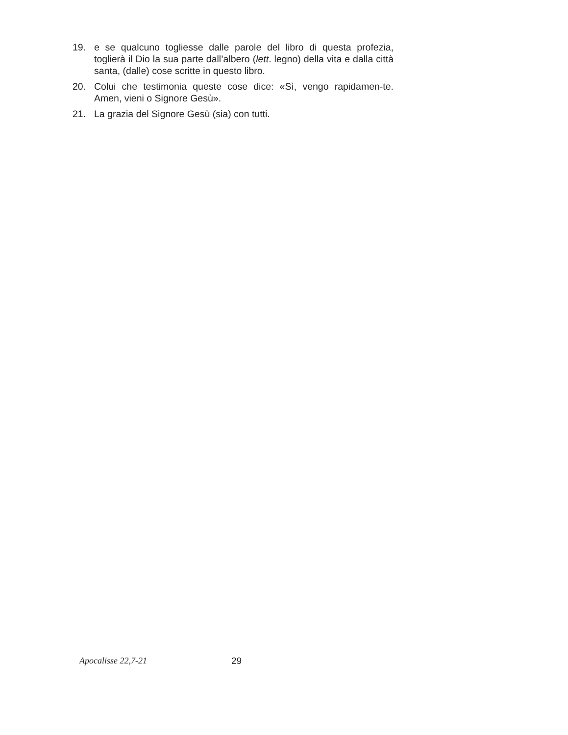19. e se qualcuno togliesse dalle parole del libro di questa profezia, toglierà il Dio la sua parte dall’albero (lett. legno) della vita e dalla città santa, (dalle) cose scritte in questo libro.
20. Colui che testimonia queste cose dice: «Sì, vengo rapidamen-te. Amen, vieni o Signore Gesù».
21. La grazia del Signore Gesù (sia) con tutti.
Apocalisse 22,7-21 29